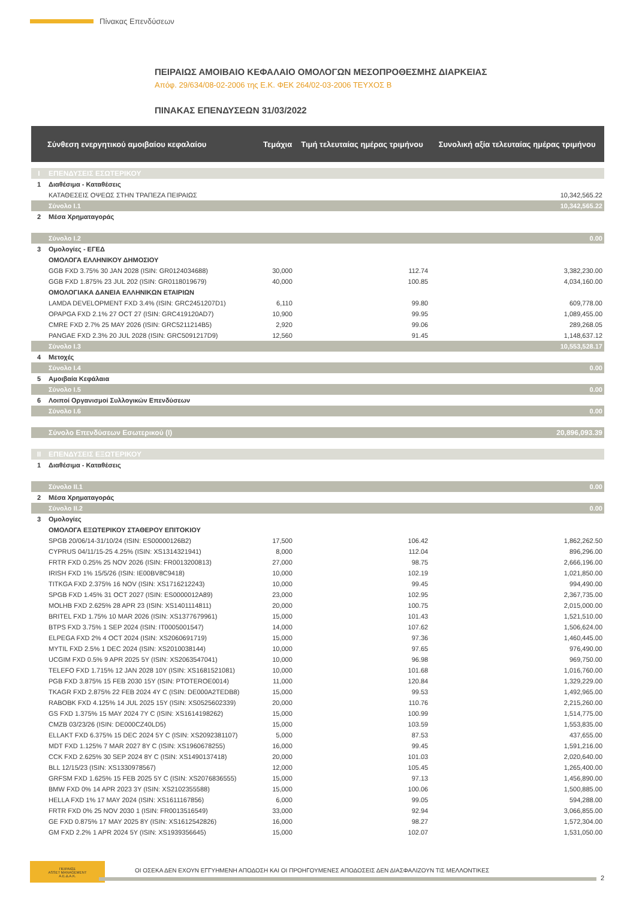Πίνακας Επενδύσεων
ΠΕΙΡΑΙΩΣ ΑΜΟΙΒΑΙΟ ΚΕΦΑΛΑΙΟ ΟΜΟΛΟΓΩΝ ΜΕΣΟΠΡΟΘΕΣΜΗΣ ΔΙΑΡΚΕΙΑΣ
Απόφ. 29/634/08-02-2006 της Ε.Κ. ΦΕΚ 264/02-03-2006 ΤΕΥΧΟΣ Β
ΠΙΝΑΚΑΣ ΕΠΕΝΔΥΣΕΩΝ 31/03/2022
| | Σύνθεση ενεργητικού αμοιβαίου κεφαλαίου | Τεμάχια | Τιμή τελευταίας ημέρας τριμήνου | Συνολική αξία τελευταίας ημέρας τριμήνου |
| --- | --- | --- | --- | --- |
| I | ΕΠΕΝΔΥΣΕΙΣ ΕΣΩΤΕΡΙΚΟΥ | | | |
| 1 | Διαθέσιμα - Καταθέσεις | | | |
| | ΚΑΤΑΘΕΣΕΙΣ ΟΨΕΩΣ ΣΤΗΝ ΤΡΑΠΕΖΑ ΠΕΙΡΑΙΩΣ | | | 10,342,565.22 |
| | Σύνολο Ι.1 | | | 10,342,565.22 |
| 2 | Μέσα Χρηματαγοράς | | | |
| | Σύνολο Ι.2 | | | 0.00 |
| 3 | Ομολογίες - ΕΓΕΔ | | | |
| | ΟΜΟΛΟΓΑ ΕΛΛΗΝΙΚΟΥ ΔΗΜΟΣΙΟΥ | | | |
| | GGB FXD 3.75% 30 JAN 2028 (ISIN: GR0124034688) | 30,000 | 112.74 | 3,382,230.00 |
| | GGB FXD 1.875% 23 JUL 202 (ISIN: GR0118019679) | 40,000 | 100.85 | 4,034,160.00 |
| | ΟΜΟΛΟΓΙΑΚΑ ΔΑΝΕΙΑ ΕΛΛΗΝΙΚΩΝ ΕΤΑΙΡΙΩΝ | | | |
| | LAMDA DEVELOPMENT FXD 3.4% (ISIN: GRC2451207D1) | 6,110 | 99.80 | 609,778.00 |
| | OPAPGA FXD 2.1% 27 OCT 27 (ISIN: GRC419120AD7) | 10,900 | 99.95 | 1,089,455.00 |
| | CMRE FXD 2.7% 25 MAY 2026 (ISIN: GRC5211214B5) | 2,920 | 99.06 | 289,268.05 |
| | PANGAE FXD 2.3% 20 JUL 2028 (ISIN: GRC5091217D9) | 12,560 | 91.45 | 1,148,637.12 |
| | Σύνολο Ι.3 | | | 10,553,528.17 |
| 4 | Μετοχές | | | |
| | Σύνολο Ι.4 | | | 0.00 |
| 5 | Αμοιβαία Κεφάλαια | | | |
| | Σύνολο Ι.5 | | | 0.00 |
| 6 | Λοιποί Οργανισμοί Συλλογικών Επενδύσεων | | | |
| | Σύνολο Ι.6 | | | 0.00 |
| | Σύνολο Επενδύσεων Εσωτερικού (Ι) | | | 20,896,093.39 |
| II | ΕΠΕΝΔΥΣΕΙΣ ΕΞΩΤΕΡΙΚΟΥ | | | |
| 1 | Διαθέσιμα - Καταθέσεις | | | |
| | Σύνολο ΙΙ.1 | | | 0.00 |
| 2 | Μέσα Χρηματαγοράς | | | |
| | Σύνολο ΙΙ.2 | | | 0.00 |
| 3 | Ομολογίες | | | |
| | ΟΜΟΛΟΓΑ ΕΞΩΤΕΡΙΚΟΥ ΣΤΑΘΕΡΟΥ ΕΠΙΤΟΚΙΟΥ | | | |
| | SPGB 20/06/14-31/10/24 (ISIN: ES00000126B2) | 17,500 | 106.42 | 1,862,262.50 |
| | CYPRUS 04/11/15-25 4.25% (ISIN: XS1314321941) | 8,000 | 112.04 | 896,296.00 |
| | FRTR FXD 0.25% 25 NOV 2026 (ISIN: FR0013200813) | 27,000 | 98.75 | 2,666,196.00 |
| | IRISH FXD 1% 15/5/26 (ISIN: IE00BV8C9418) | 10,000 | 102.19 | 1,021,850.00 |
| | TITKGA FXD 2.375% 16 NOV (ISIN: XS1716212243) | 10,000 | 99.45 | 994,490.00 |
| | SPGB FXD 1.45% 31 OCT 2027 (ISIN: ES0000012A89) | 23,000 | 102.95 | 2,367,735.00 |
| | MOLHB FXD 2.625% 28 APR 23 (ISIN: XS1401114811) | 20,000 | 100.75 | 2,015,000.00 |
| | BRITEL FXD 1.75% 10 MAR 2026 (ISIN: XS1377679961) | 15,000 | 101.43 | 1,521,510.00 |
| | BTPS FXD 3.75% 1 SEP 2024 (ISIN: IT0005001547) | 14,000 | 107.62 | 1,506,624.00 |
| | ELPEGA FXD 2% 4 OCT 2024 (ISIN: XS2060691719) | 15,000 | 97.36 | 1,460,445.00 |
| | MYTIL FXD 2.5% 1 DEC 2024 (ISIN: XS2010038144) | 10,000 | 97.65 | 976,490.00 |
| | UCGIM FXD 0.5% 9 APR 2025 5Y (ISIN: XS2063547041) | 10,000 | 96.98 | 969,750.00 |
| | TELEFO FXD 1.715% 12 JAN 2028 10Y (ISIN: XS1681521081) | 10,000 | 101.68 | 1,016,760.00 |
| | PGB FXD 3.875% 15 FEB 2030 15Y (ISIN: PTOTEROE0014) | 11,000 | 120.84 | 1,329,229.00 |
| | TKAGR FXD 2.875% 22 FEB 2024 4Y C (ISIN: DE000A2TEDB8) | 15,000 | 99.53 | 1,492,965.00 |
| | RABOBK FXD 4.125% 14 JUL 2025 15Y (ISIN: XS0525602339) | 20,000 | 110.76 | 2,215,260.00 |
| | GS FXD 1.375% 15 MAY 2024 7Y C (ISIN: XS1614198262) | 15,000 | 100.99 | 1,514,775.00 |
| | CMZB 03/23/26 (ISIN: DE000CZ40LD5) | 15,000 | 103.59 | 1,553,835.00 |
| | ELLAKT FXD 6.375% 15 DEC 2024 5Y C (ISIN: XS2092381107) | 5,000 | 87.53 | 437,655.00 |
| | MDT FXD 1.125% 7 MAR 2027 8Y C (ISIN: XS1960678255) | 16,000 | 99.45 | 1,591,216.00 |
| | CCK FXD 2.625% 30 SEP 2024 8Y C (ISIN: XS1490137418) | 20,000 | 101.03 | 2,020,640.00 |
| | BLL 12/15/23 (ISIN: XS1330978567) | 12,000 | 105.45 | 1,265,400.00 |
| | GRFSM FXD 1.625% 15 FEB 2025 5Y C (ISIN: XS2076836555) | 15,000 | 97.13 | 1,456,890.00 |
| | BMW FXD 0% 14 APR 2023 3Y (ISIN: XS2102355588) | 15,000 | 100.06 | 1,500,885.00 |
| | HELLA FXD 1% 17 MAY 2024 (ISIN: XS1611167856) | 6,000 | 99.05 | 594,288.00 |
| | FRTR FXD 0% 25 NOV 2030 1 (ISIN: FR0013516549) | 33,000 | 92.94 | 3,066,855.00 |
| | GE FXD 0.875% 17 MAY 2025 8Y (ISIN: XS1612542826) | 16,000 | 98.27 | 1,572,304.00 |
| | GM FXD 2.2% 1 APR 2024 5Y (ISIN: XS1939356645) | 15,000 | 102.07 | 1,531,050.00 |
ΠΕΙΡΑΙΩΣ
ASSET MANAGEMENT
Α.Ε.Δ.Α.Κ.
ΟΙ ΟΣΕΚΑ ΔΕΝ ΕΧΟΥΝ ΕΓΓΥΗΜΕΝΗ ΑΠΟΔΟΣΗ ΚΑΙ ΟΙ ΠΡΟΗΓΟΥΜΕΝΕΣ ΑΠΟΔΟΣΕΙΣ ΔΕΝ ΔΙΑΣΦΑΛΙΖΟΥΝ ΤΙΣ ΜΕΛΛΟΝΤΙΚΕΣ
2